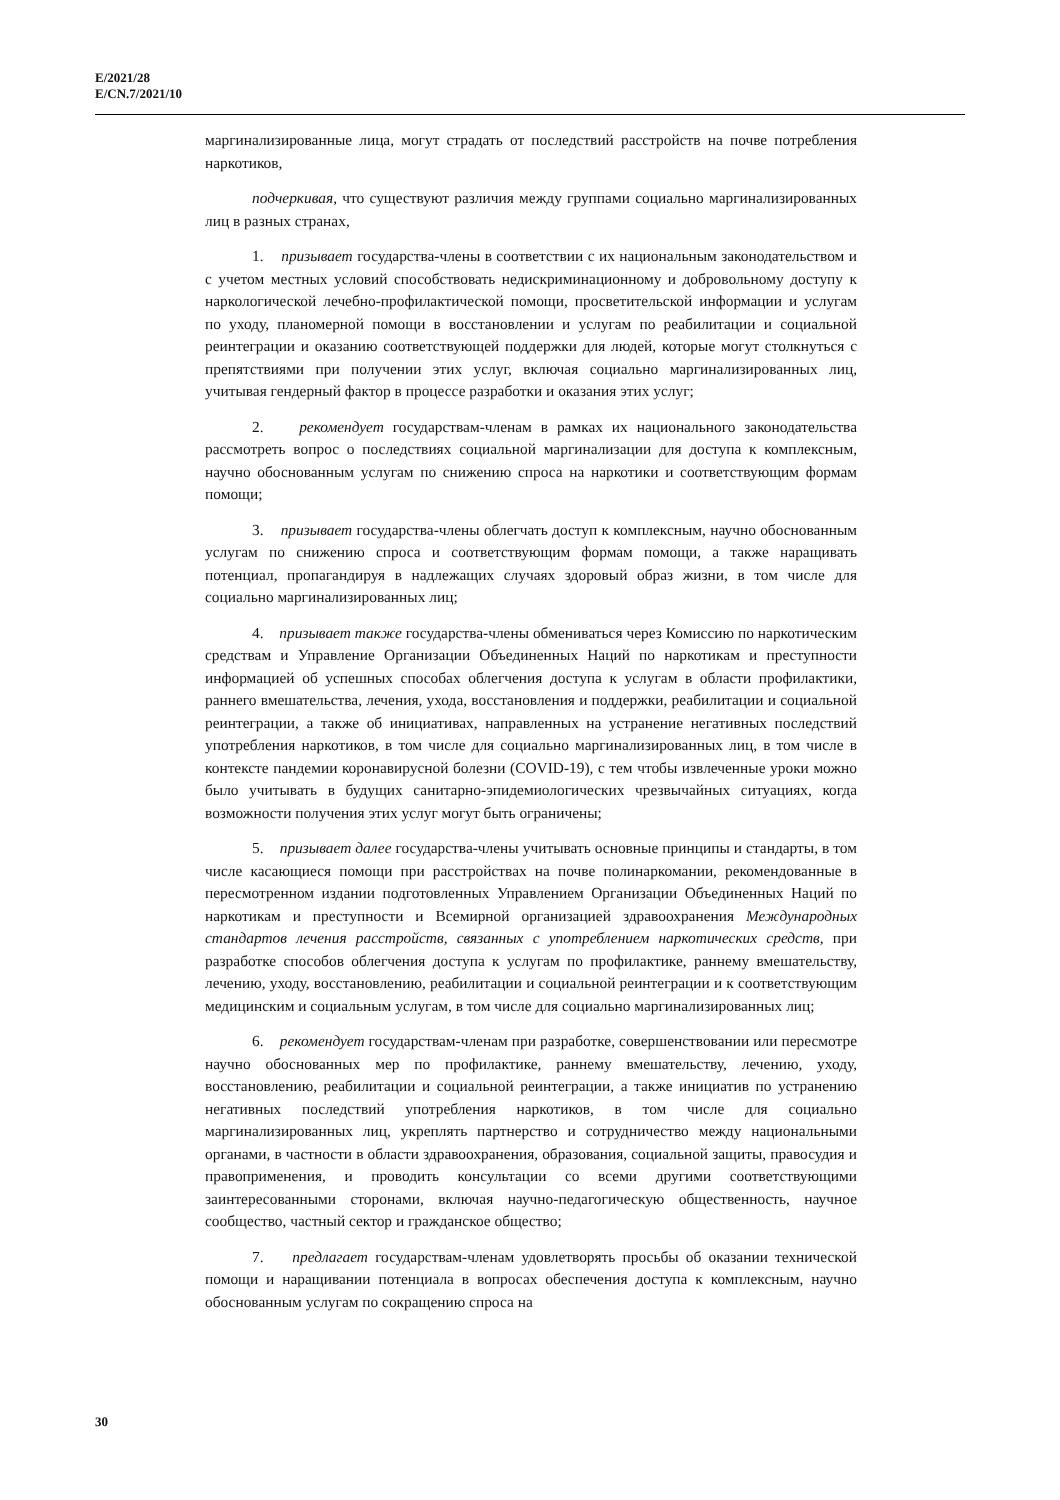E/2021/28
E/CN.7/2021/10
маргинализированные лица, могут страдать от последствий расстройств на почве потребления наркотиков,
подчеркивая, что существуют различия между группами социально маргинализированных лиц в разных странах,
1. призывает государства-члены в соответствии с их национальным законодательством и с учетом местных условий способствовать недискриминационному и добровольному доступу к наркологической лечебно-профилактической помощи, просветительской информации и услугам по уходу, планомерной помощи в восстановлении и услугам по реабилитации и социальной реинтеграции и оказанию соответствующей поддержки для людей, которые могут столкнуться с препятствиями при получении этих услуг, включая социально маргинализированных лиц, учитывая гендерный фактор в процессе разработки и оказания этих услуг;
2. рекомендует государствам-членам в рамках их национального законодательства рассмотреть вопрос о последствиях социальной маргинализации для доступа к комплексным, научно обоснованным услугам по снижению спроса на наркотики и соответствующим формам помощи;
3. призывает государства-члены облегчать доступ к комплексным, научно обоснованным услугам по снижению спроса и соответствующим формам помощи, а также наращивать потенциал, пропагандируя в надлежащих случаях здоровый образ жизни, в том числе для социально маргинализированных лиц;
4. призывает также государства-члены обмениваться через Комиссию по наркотическим средствам и Управление Организации Объединенных Наций по наркотикам и преступности информацией об успешных способах облегчения доступа к услугам в области профилактики, раннего вмешательства, лечения, ухода, восстановления и поддержки, реабилитации и социальной реинтеграции, а также об инициативах, направленных на устранение негативных последствий употребления наркотиков, в том числе для социально маргинализированных лиц, в том числе в контексте пандемии коронавирусной болезни (COVID-19), с тем чтобы извлеченные уроки можно было учитывать в будущих санитарно-эпидемиологических чрезвычайных ситуациях, когда возможности получения этих услуг могут быть ограничены;
5. призывает далее государства-члены учитывать основные принципы и стандарты, в том числе касающиеся помощи при расстройствах на почве полинаркомании, рекомендованные в пересмотренном издании подготовленных Управлением Организации Объединенных Наций по наркотикам и преступности и Всемирной организацией здравоохранения Международных стандартов лечения расстройств, связанных с употреблением наркотических средств, при разработке способов облегчения доступа к услугам по профилактике, раннему вмешательству, лечению, уходу, восстановлению, реабилитации и социальной реинтеграции и к соответствующим медицинским и социальным услугам, в том числе для социально маргинализированных лиц;
6. рекомендует государствам-членам при разработке, совершенствовании или пересмотре научно обоснованных мер по профилактике, раннему вмешательству, лечению, уходу, восстановлению, реабилитации и социальной реинтеграции, а также инициатив по устранению негативных последствий употребления наркотиков, в том числе для социально маргинализированных лиц, укреплять партнерство и сотрудничество между национальными органами, в частности в области здравоохранения, образования, социальной защиты, правосудия и правоприменения, и проводить консультации со всеми другими соответствующими заинтересованными сторонами, включая научно-педагогическую общественность, научное сообщество, частный сектор и гражданское общество;
7. предлагает государствам-членам удовлетворять просьбы об оказании технической помощи и наращивании потенциала в вопросах обеспечения доступа к комплексным, научно обоснованным услугам по сокращению спроса на
30